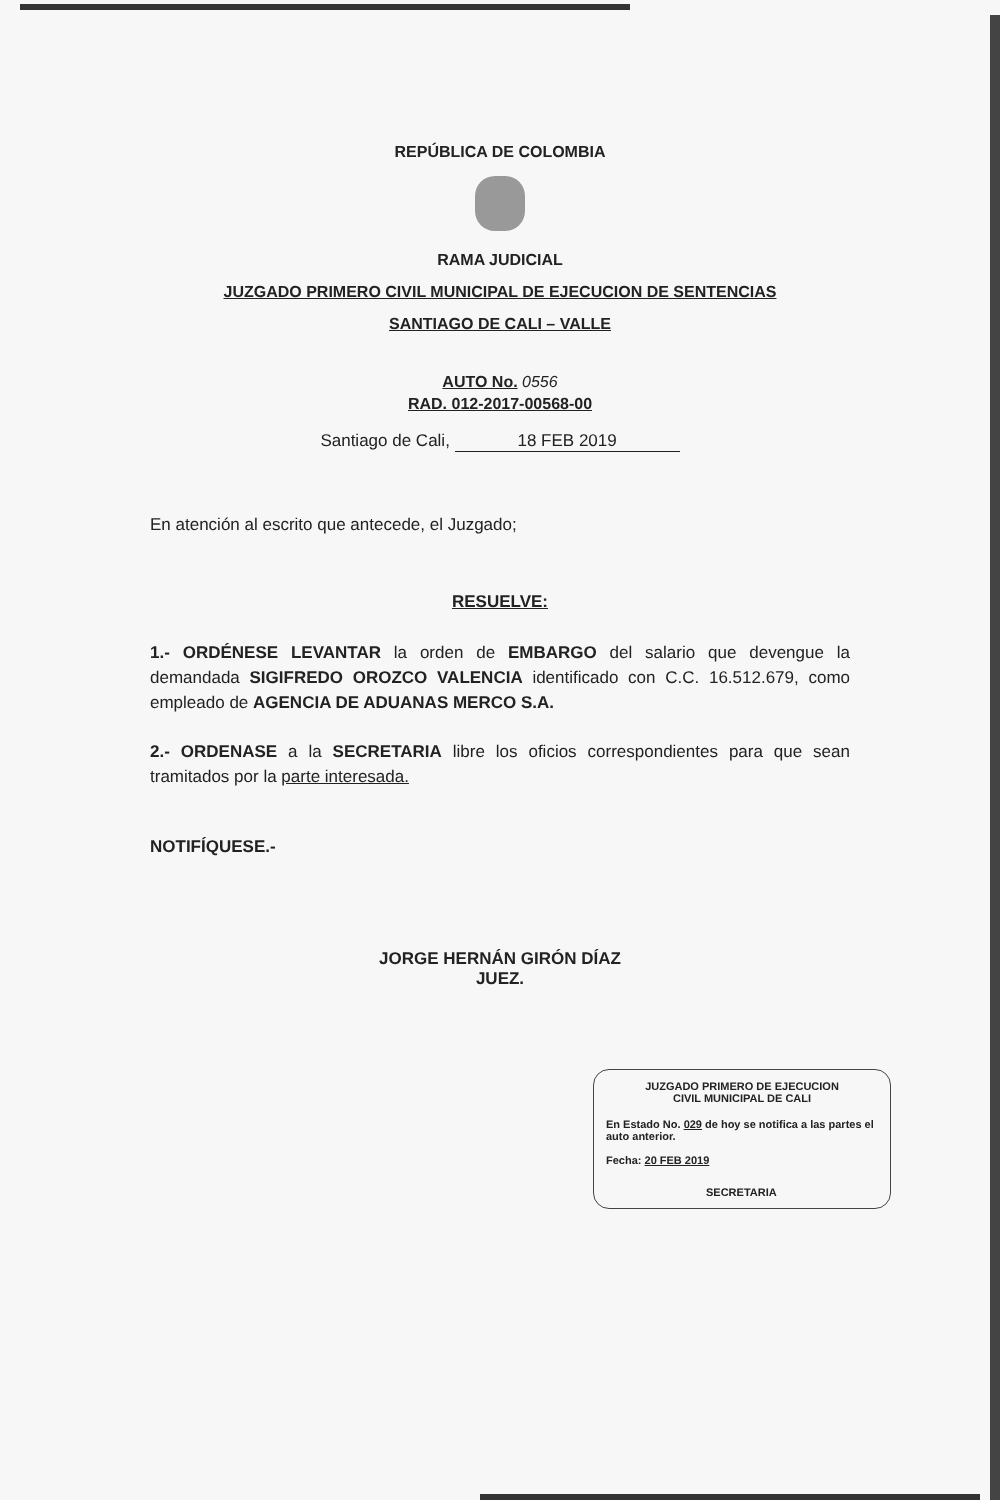REPÚBLICA DE COLOMBIA
RAMA JUDICIAL
JUZGADO PRIMERO CIVIL MUNICIPAL DE EJECUCION DE SENTENCIAS
SANTIAGO DE CALI – VALLE
AUTO No. 0556
RAD. 012-2017-00568-00
Santiago de Cali, 18 FEB 2019
En atención al escrito que antecede, el Juzgado;
RESUELVE:
1.- ORDÉNESE LEVANTAR la orden de EMBARGO del salario que devengue la demandada SIGIFREDO OROZCO VALENCIA identificado con C.C. 16.512.679, como empleado de AGENCIA DE ADUANAS MERCO S.A.
2.- ORDENASE a la SECRETARIA libre los oficios correspondientes para que sean tramitados por la parte interesada.
NOTIFÍQUESE.-
JORGE HERNÁN GIRÓN DÍAZ
JUEZ.
JUZGADO PRIMERO DE EJECUCION
CIVIL MUNICIPAL DE CALI
En Estado No. 029 de hoy se notifica a las partes el auto anterior.
Fecha: 20 FEB 2019
SECRETARIA